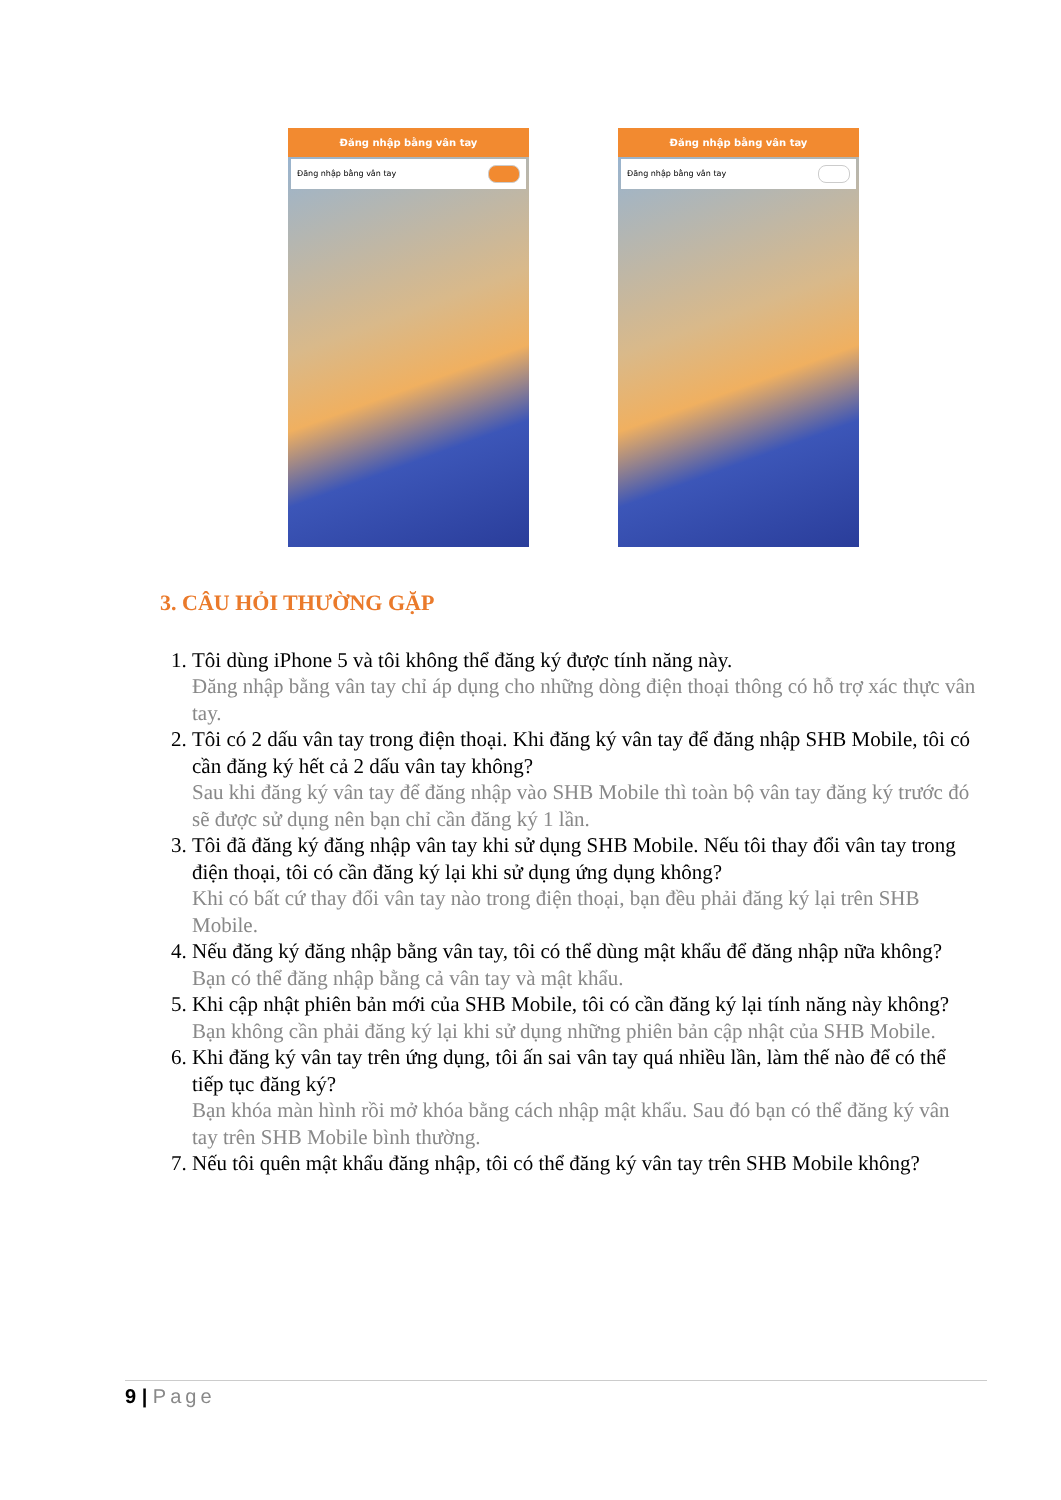Đăng nhập bằng vân tay
Đăng nhập bằng vân tay
Đăng nhập bằng vân tay
Đăng nhập bằng vân tay
3. CÂU HỎI THƯỜNG GẶP
1. Tôi dùng iPhone 5 và tôi không thể đăng ký được tính năng này.
Đăng nhập bằng vân tay chỉ áp dụng cho những dòng điện thoại thông có hỗ trợ xác thực vân tay.
2. Tôi có 2 dấu vân tay trong điện thoại. Khi đăng ký vân tay để đăng nhập SHB Mobile, tôi có cần đăng ký hết cả 2 dấu vân tay không?
Sau khi đăng ký vân tay để đăng nhập vào SHB Mobile thì toàn bộ vân tay đăng ký trước đó sẽ được sử dụng nên bạn chỉ cần đăng ký 1 lần.
3. Tôi đã đăng ký đăng nhập vân tay khi sử dụng SHB Mobile. Nếu tôi thay đổi vân tay trong điện thoại, tôi có cần đăng ký lại khi sử dụng ứng dụng không?
Khi có bất cứ thay đổi vân tay nào trong điện thoại, bạn đều phải đăng ký lại trên SHB Mobile.
4. Nếu đăng ký đăng nhập bằng vân tay, tôi có thể dùng mật khẩu để đăng nhập nữa không?
Bạn có thể đăng nhập bằng cả vân tay và mật khẩu.
5. Khi cập nhật phiên bản mới của SHB Mobile, tôi có cần đăng ký lại tính năng này không?
Bạn không cần phải đăng ký lại khi sử dụng những phiên bản cập nhật của SHB Mobile.
6. Khi đăng ký vân tay trên ứng dụng, tôi ấn sai vân tay quá nhiều lần, làm thế nào để có thể tiếp tục đăng ký?
Bạn khóa màn hình rồi mở khóa bằng cách nhập mật khẩu. Sau đó bạn có thể đăng ký vân tay trên SHB Mobile bình thường.
7. Nếu tôi quên mật khẩu đăng nhập, tôi có thể đăng ký vân tay trên SHB Mobile không?
9 | Page